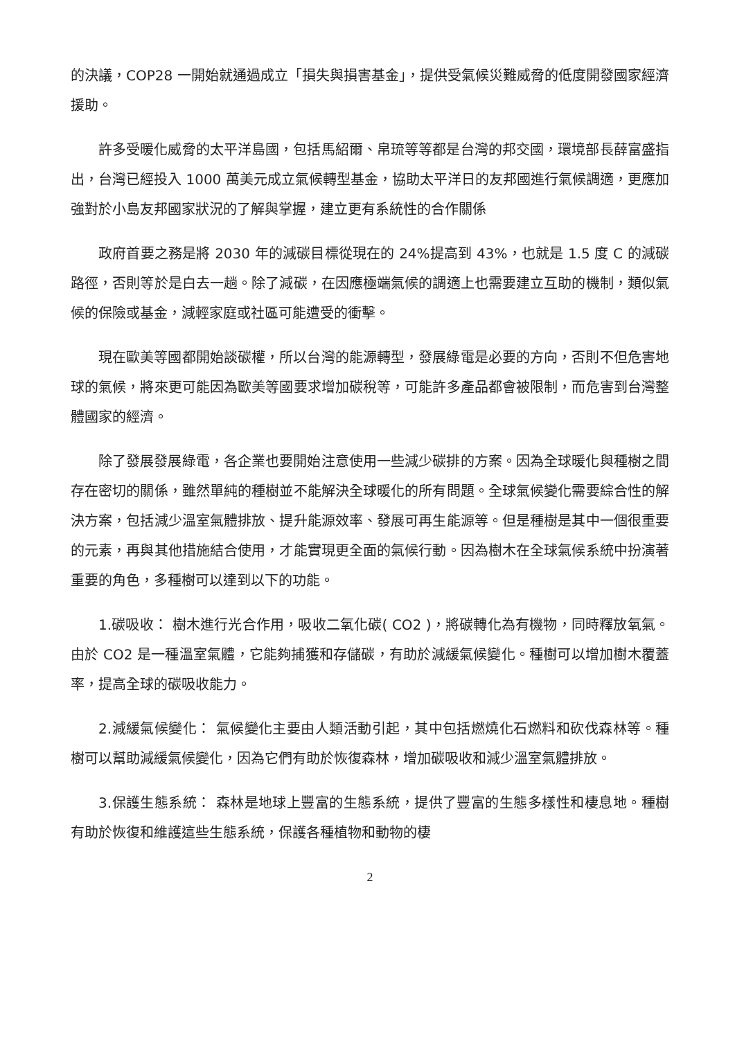的決議，COP28 一開始就通過成立「損失與損害基金」，提供受氣候災難威脅的低度開發國家經濟援助。
許多受暖化威脅的太平洋島國，包括馬紹爾、帛琉等等都是台灣的邦交國，環境部長薛富盛指出，台灣已經投入 1000 萬美元成立氣候轉型基金，協助太平洋日的友邦國進行氣候調適，更應加強對於小島友邦國家狀況的了解與掌握，建立更有系統性的合作關係
政府首要之務是將 2030 年的減碳目標從現在的 24%提高到 43%，也就是 1.5 度 C 的減碳路徑，否則等於是白去一趟。除了減碳，在因應極端氣候的調適上也需要建立互助的機制，類似氣候的保險或基金，減輕家庭或社區可能遭受的衝擊。
現在歐美等國都開始談碳權，所以台灣的能源轉型，發展綠電是必要的方向，否則不但危害地球的氣候，將來更可能因為歐美等國要求增加碳稅等，可能許多產品都會被限制，而危害到台灣整體國家的經濟。
除了發展發展綠電，各企業也要開始注意使用一些減少碳排的方案。因為全球暖化與種樹之間存在密切的關係，雖然單純的種樹並不能解決全球暖化的所有問題。全球氣候變化需要綜合性的解決方案，包括減少溫室氣體排放、提升能源效率、發展可再生能源等。但是種樹是其中一個很重要的元素，再與其他措施結合使用，才能實現更全面的氣候行動。因為樹木在全球氣候系統中扮演著重要的角色，多種樹可以達到以下的功能。
1.碳吸收： 樹木進行光合作用，吸收二氧化碳( CO2 )，將碳轉化為有機物，同時釋放氧氣。由於 CO2 是一種溫室氣體，它能夠捕獲和存儲碳，有助於減緩氣候變化。種樹可以增加樹木覆蓋率，提高全球的碳吸收能力。
2.減緩氣候變化： 氣候變化主要由人類活動引起，其中包括燃燒化石燃料和砍伐森林等。種樹可以幫助減緩氣候變化，因為它們有助於恢復森林，增加碳吸收和減少溫室氣體排放。
3.保護生態系統： 森林是地球上豐富的生態系統，提供了豐富的生態多樣性和棲息地。種樹有助於恢復和維護這些生態系統，保護各種植物和動物的棲
2